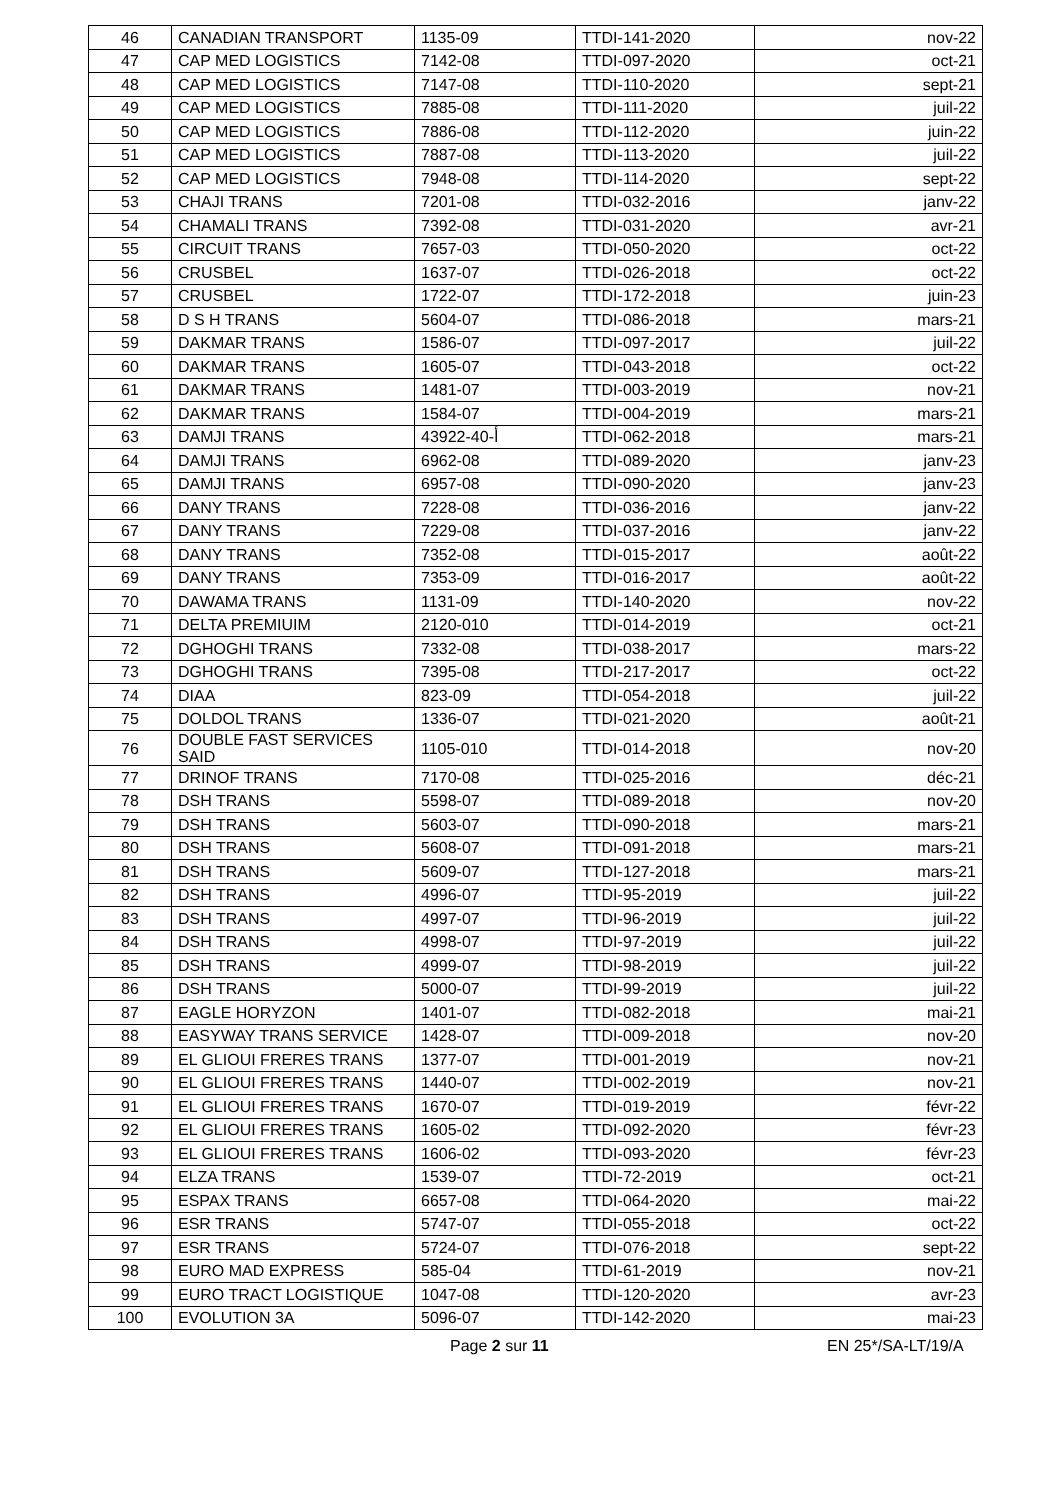| 46 | CANADIAN TRANSPORT | 1135-09 | TTDI-141-2020 | nov-22 |
| 47 | CAP MED LOGISTICS | 7142-08 | TTDI-097-2020 | oct-21 |
| 48 | CAP MED LOGISTICS | 7147-08 | TTDI-110-2020 | sept-21 |
| 49 | CAP MED LOGISTICS | 7885-08 | TTDI-111-2020 | juil-22 |
| 50 | CAP MED LOGISTICS | 7886-08 | TTDI-112-2020 | juin-22 |
| 51 | CAP MED LOGISTICS | 7887-08 | TTDI-113-2020 | juil-22 |
| 52 | CAP MED LOGISTICS | 7948-08 | TTDI-114-2020 | sept-22 |
| 53 | CHAJI TRANS | 7201-08 | TTDI-032-2016 | janv-22 |
| 54 | CHAMALI TRANS | 7392-08 | TTDI-031-2020 | avr-21 |
| 55 | CIRCUIT TRANS | 7657-03 | TTDI-050-2020 | oct-22 |
| 56 | CRUSBEL | 1637-07 | TTDI-026-2018 | oct-22 |
| 57 | CRUSBEL | 1722-07 | TTDI-172-2018 | juin-23 |
| 58 | D S H TRANS | 5604-07 | TTDI-086-2018 | mars-21 |
| 59 | DAKMAR TRANS | 1586-07 | TTDI-097-2017 | juil-22 |
| 60 | DAKMAR TRANS | 1605-07 | TTDI-043-2018 | oct-22 |
| 61 | DAKMAR TRANS | 1481-07 | TTDI-003-2019 | nov-21 |
| 62 | DAKMAR TRANS | 1584-07 | TTDI-004-2019 | mars-21 |
| 63 | DAMJI TRANS | 43922-أ-40 | TTDI-062-2018 | mars-21 |
| 64 | DAMJI TRANS | 6962-08 | TTDI-089-2020 | janv-23 |
| 65 | DAMJI TRANS | 6957-08 | TTDI-090-2020 | janv-23 |
| 66 | DANY TRANS | 7228-08 | TTDI-036-2016 | janv-22 |
| 67 | DANY TRANS | 7229-08 | TTDI-037-2016 | janv-22 |
| 68 | DANY TRANS | 7352-08 | TTDI-015-2017 | août-22 |
| 69 | DANY TRANS | 7353-09 | TTDI-016-2017 | août-22 |
| 70 | DAWAMA TRANS | 1131-09 | TTDI-140-2020 | nov-22 |
| 71 | DELTA PREMIUIM | 2120-010 | TTDI-014-2019 | oct-21 |
| 72 | DGHOGHI TRANS | 7332-08 | TTDI-038-2017 | mars-22 |
| 73 | DGHOGHI TRANS | 7395-08 | TTDI-217-2017 | oct-22 |
| 74 | DIAA | 823-09 | TTDI-054-2018 | juil-22 |
| 75 | DOLDOL TRANS | 1336-07 | TTDI-021-2020 | août-21 |
| 76 | DOUBLE FAST SERVICES SAID | 1105-010 | TTDI-014-2018 | nov-20 |
| 77 | DRINOF TRANS | 7170-08 | TTDI-025-2016 | déc-21 |
| 78 | DSH TRANS | 5598-07 | TTDI-089-2018 | nov-20 |
| 79 | DSH TRANS | 5603-07 | TTDI-090-2018 | mars-21 |
| 80 | DSH TRANS | 5608-07 | TTDI-091-2018 | mars-21 |
| 81 | DSH TRANS | 5609-07 | TTDI-127-2018 | mars-21 |
| 82 | DSH TRANS | 4996-07 | TTDI-95-2019 | juil-22 |
| 83 | DSH TRANS | 4997-07 | TTDI-96-2019 | juil-22 |
| 84 | DSH TRANS | 4998-07 | TTDI-97-2019 | juil-22 |
| 85 | DSH TRANS | 4999-07 | TTDI-98-2019 | juil-22 |
| 86 | DSH TRANS | 5000-07 | TTDI-99-2019 | juil-22 |
| 87 | EAGLE HORYZON | 1401-07 | TTDI-082-2018 | mai-21 |
| 88 | EASYWAY TRANS SERVICE | 1428-07 | TTDI-009-2018 | nov-20 |
| 89 | EL GLIOUI FRERES TRANS | 1377-07 | TTDI-001-2019 | nov-21 |
| 90 | EL GLIOUI FRERES TRANS | 1440-07 | TTDI-002-2019 | nov-21 |
| 91 | EL GLIOUI FRERES TRANS | 1670-07 | TTDI-019-2019 | févr-22 |
| 92 | EL GLIOUI FRERES TRANS | 1605-02 | TTDI-092-2020 | févr-23 |
| 93 | EL GLIOUI FRERES TRANS | 1606-02 | TTDI-093-2020 | févr-23 |
| 94 | ELZA TRANS | 1539-07 | TTDI-72-2019 | oct-21 |
| 95 | ESPAX TRANS | 6657-08 | TTDI-064-2020 | mai-22 |
| 96 | ESR TRANS | 5747-07 | TTDI-055-2018 | oct-22 |
| 97 | ESR TRANS | 5724-07 | TTDI-076-2018 | sept-22 |
| 98 | EURO MAD EXPRESS | 585-04 | TTDI-61-2019 | nov-21 |
| 99 | EURO TRACT LOGISTIQUE | 1047-08 | TTDI-120-2020 | avr-23 |
| 100 | EVOLUTION 3A | 5096-07 | TTDI-142-2020 | mai-23 |
Page 2 sur 11 EN 25*/SA-LT/19/A